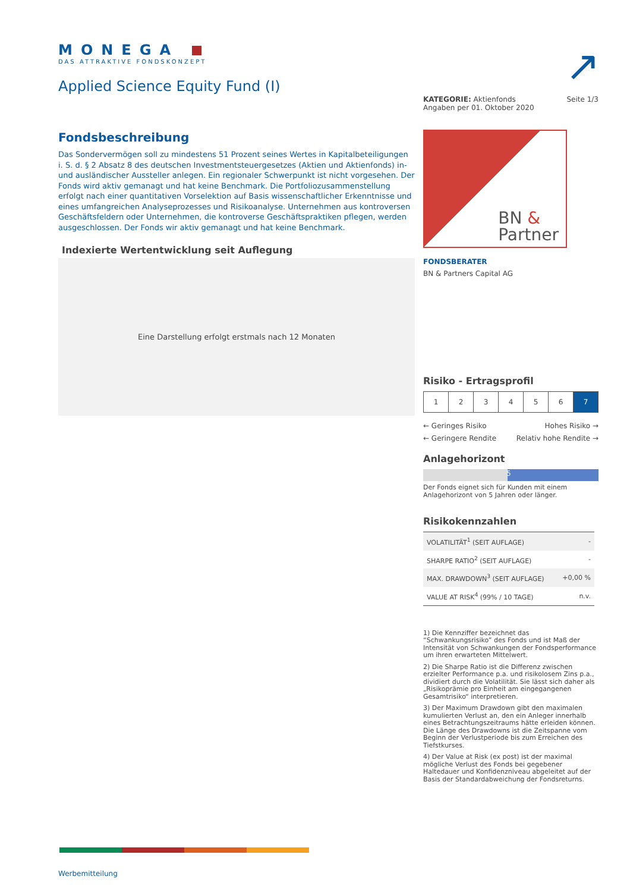↗
MONEGA
DAS ATTRAKTIVE FONDSKONZEPT
Applied Science Equity Fund (I)
Fondsbeschreibung
Das Sondervermögen soll zu mindestens 51 Prozent seines Wertes in Kapitalbeteiligungen i. S. d. § 2 Absatz 8 des deutschen Investmentsteuergesetzes (Aktien und Aktienfonds) in- und ausländischer Aussteller anlegen. Ein regionaler Schwerpunkt ist nicht vorgesehen. Der Fonds wird aktiv gemanagt und hat keine Benchmark. Die Portfoliozusammenstellung erfolgt nach einer quantitativen Vorselektion auf Basis wissenschaftlicher Erkenntnisse und eines umfangreichen Analyseprozesses und Risikoanalyse. Unternehmen aus kontroversen Geschäftsfeldern oder Unternehmen, die kontroverse Geschäftspraktiken pflegen, werden ausgeschlossen. Der Fonds wir aktiv gemanagt und hat keine Benchmark.
Indexierte Wertentwicklung seit Auflegung
Eine Darstellung erfolgt erstmals nach 12 Monaten
KATEGORIE: Aktienfonds
Angaben per 01. Oktober 2020
Seite 1/3
BN &
Partner
FONDSBERATER
BN & Partners Capital AG
Risiko - Ertragsprofil
| 1 | 2 | 3 | 4 | 5 | 6 | 7 |
← Geringes Risiko
← Geringere Rendite
Hohes Risiko →
Relativ hohe Rendite →
Anlagehorizont
5
Der Fonds eignet sich für Kunden mit einem Anlagehorizont von 5 Jahren oder länger.
Risikokennzahlen
| VOLATILITÄT<sup>1</sup> (SEIT AUFLAGE) | - |
| SHARPE RATIO<sup>2</sup> (SEIT AUFLAGE) | - |
| MAX. DRAWDOWN<sup>3</sup> (SEIT AUFLAGE) | +0,00 % |
| VALUE AT RISK<sup>4</sup> (99% / 10 TAGE) | n.v. |
1) Die Kennziffer bezeichnet das “Schwankungsrisiko” des Fonds und ist Maß der Intensität von Schwankungen der Fondsperformance um ihren erwarteten Mittelwert.
2) Die Sharpe Ratio ist die Differenz zwischen erzielter Performance p.a. und risikolosem Zins p.a., dividiert durch die Volatilität. Sie lässt sich daher als „Risikoprämie pro Einheit am eingegangenen Gesamtrisiko“ interpretieren.
3) Der Maximum Drawdown gibt den maximalen kumulierten Verlust an, den ein Anleger innerhalb eines Betrachtungszeitraums hätte erleiden können. Die Länge des Drawdowns ist die Zeitspanne vom Beginn der Verlustperiode bis zum Erreichen des Tiefstkurses.
4) Der Value at Risk (ex post) ist der maximal mögliche Verlust des Fonds bei gegebener Haltedauer und Konfidenzniveau abgeleitet auf der Basis der Standardabweichung der Fondsreturns.
Werbemitteilung